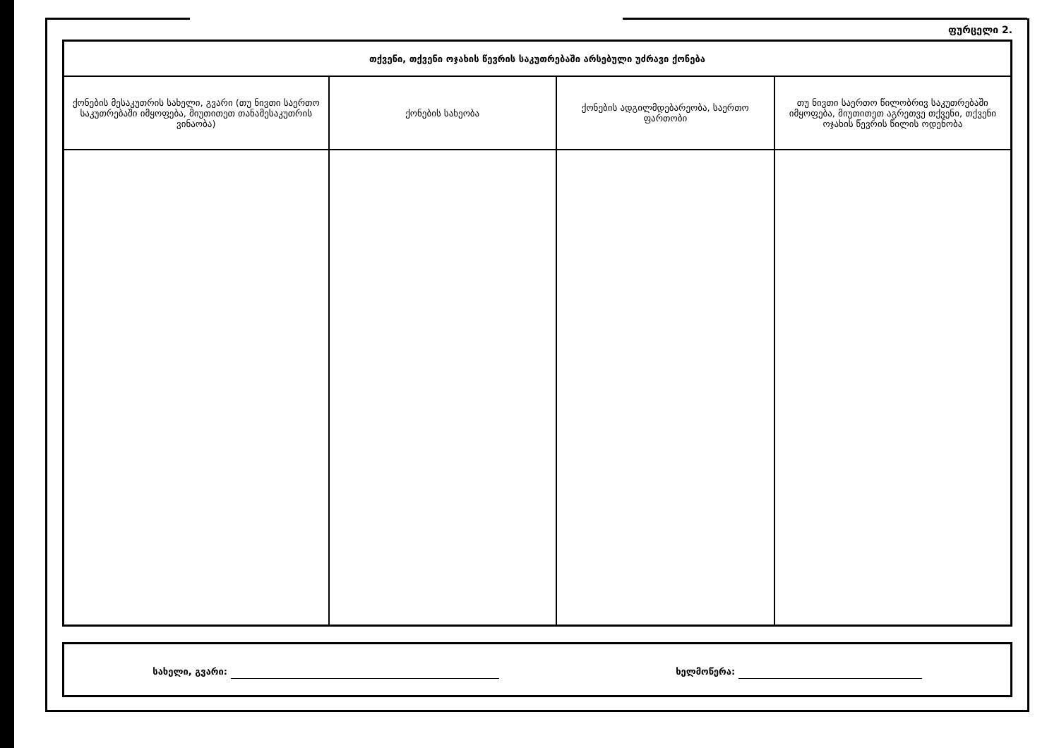ფურცელი 2.
| თქვენი, თქვენი ოჯახის წევრის საკუთრებაში არსებული უძრავი ქონება | | | |
| --- | --- | --- | --- |
| ქონების მესაკუთრის სახელი, გვარი (თუ ნივთი საერთო საკუთრებაში იმყოფება, მიუთითეთ თანამესაკუთრის ვინაობა) | ქონების სახეობა | ქონების ადგილმდებარეობა, საერთო ფართობი | თუ ნივთი საერთო წილობრივ საკუთრებაში იმყოფება, მიუთითეთ აგრეთვე თქვენი, თქვენი ოჯახის წევრის წილის ოდენობა |
სახელი, გვარი: ხელმოწერა: